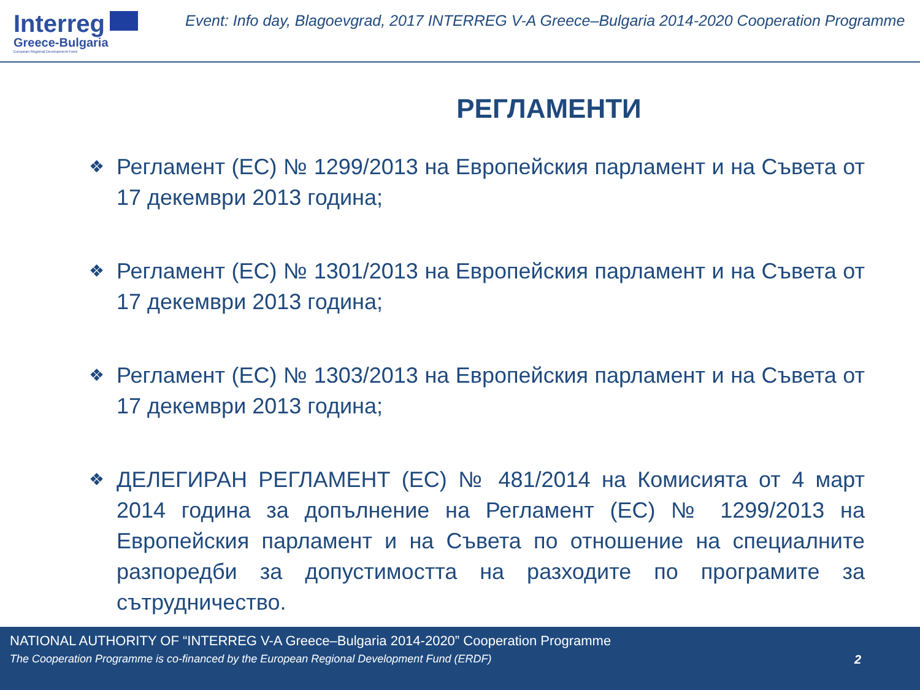Interreg
Greece-Bulgaria
European Regional Development Fund
Event: Info day, Blagoevgrad, 2017 INTERREG V-A Greece–Bulgaria 2014-2020 Cooperation Programme
РЕГЛАМЕНТИ
❖ Регламент (ЕС) № 1299/2013 на Европейския парламент и на Съвета от 17 декември 2013 година;
❖ Регламент (ЕС) № 1301/2013 на Европейския парламент и на Съвета от 17 декември 2013 година;
❖ Регламент (ЕС) № 1303/2013 на Европейския парламент и на Съвета от 17 декември 2013 година;
❖ ДЕЛЕГИРАН РЕГЛАМЕНТ (ЕС) № 481/2014 на Комисията от 4 март 2014 година за допълнение на Регламент (ЕС) № 1299/2013 на Европейския парламент и на Съвета по отношение на специалните разпоредби за допустимостта на разходите по програмите за сътрудничество.
NATIONAL AUTHORITY OF “INTERREG V-A Greece–Bulgaria 2014-2020” Cooperation Programme
The Cooperation Programme is co-financed by the European Regional Development Fund (ERDF) 2